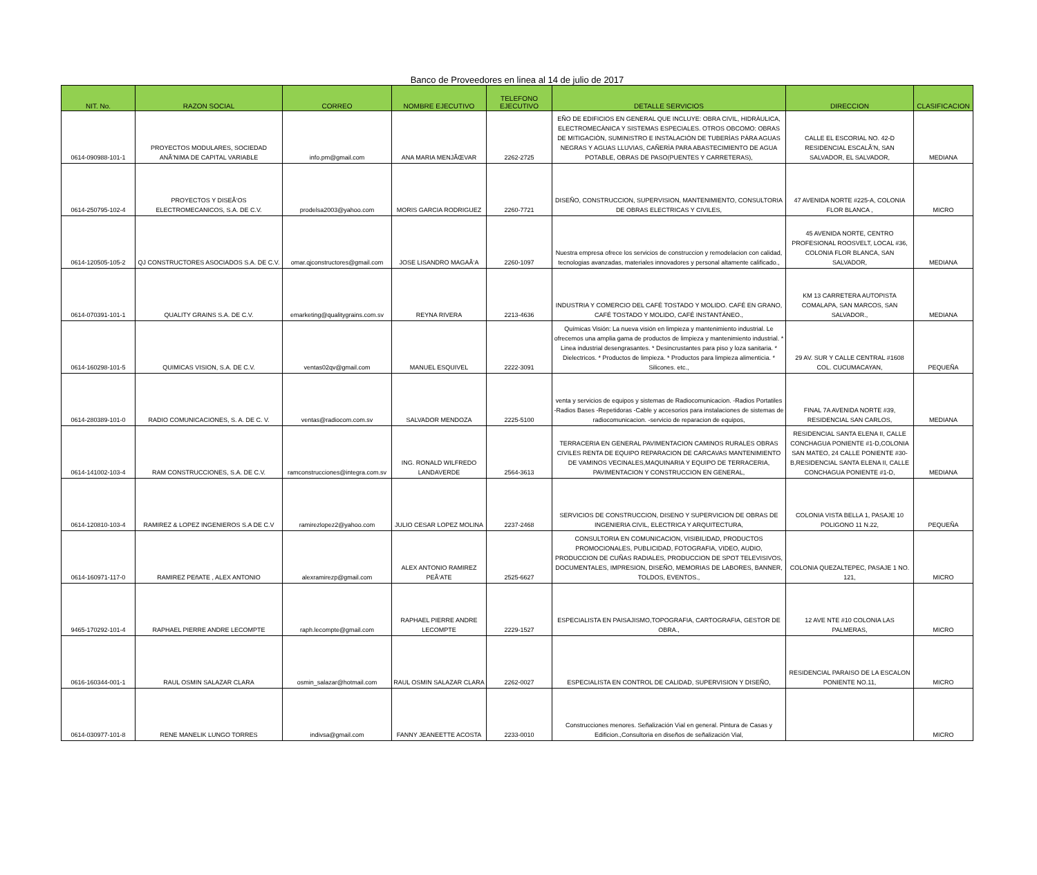Banco de Proveedores en linea al 14 de julio de 2017
| NIT. No. | RAZON SOCIAL | CORREO | NOMBRE EJECUTIVO | TELEFONO EJECUTIVO | DETALLE SERVICIOS | DIRECCION | CLASIFICACION |
| --- | --- | --- | --- | --- | --- | --- | --- |
| 0614-090988-101-1 | PROYECTOS MODULARES, SOCIEDAD ANÃ’NIMA DE CAPITAL VARIABLE | info.pm@gmail.com | ANA MARIA MENJÃŒVAR | 2262-2725 | EÑO DE EDIFICIOS EN GENERAL QUE INCLUYE: OBRA CIVIL, HIDRÀULICA, ELECTROMECÀNICA Y SISTEMAS ESPECIALES. OTROS OBCOMO: OBRAS DE MITIGACIÒN, SUMINISTRO E INSTALACIÒN DE TUBERÌAS PÀRA AGUAS NEGRAS Y AGUAS LLUVIAS, CAÑERÌA PARA ABASTECIMIENTO DE AGUA POTABLE, OBRAS DE PASO(PUENTES Y CARRETERAS), | CALLE EL ESCORIAL NO. 42-D RESIDENCIAL ESCALÃ’N, SAN SALVADOR, EL SALVADOR, | MEDIANA |
| 0614-250795-102-4 | PROYECTOS Y DISEÃ‘OS ELECTROMECANICOS, S.A. DE C.V. | prodelsa2003@yahoo.com | MORIS GARCIA RODRIGUEZ | 2260-7721 | DISEÑO, CONSTRUCCION, SUPERVISION, MANTENIMIENTO, CONSULTORIA DE OBRAS ELECTRICAS Y CIVILES, | 47 AVENIDA NORTE #225-A, COLONIA FLOR BLANCA , | MICRO |
| 0614-120505-105-2 | QJ CONSTRUCTORES ASOCIADOS S.A. DE C.V. | omar.qjconstructores@gmail.com | JOSE LISANDRO MAGAÃ‘A | 2260-1097 | Nuestra empresa ofrece los servicios de construccion y remodelacion con calidad, tecnologias avanzadas, materiales innovadores y personal altamente calificado., | 45 AVENIDA NORTE, CENTRO PROFESIONAL ROOSVELT, LOCAL #36, COLONIA FLOR BLANCA, SAN SALVADOR, | MEDIANA |
| 0614-070391-101-1 | QUALITY GRAINS S.A. DE C.V. | emarketing@qualitygrains.com.sv | REYNA RIVERA | 2213-4636 | INDUSTRIA Y COMERCIO DEL CAFÉ TOSTADO Y MOLIDO. CAFÉ EN GRANO, CAFÉ TOSTADO Y MOLIDO, CAFÉ INSTANTÁNEO., | KM 13 CARRETERA AUTOPISTA COMALAPA, SAN MARCOS, SAN SALVADOR., | MEDIANA |
| 0614-160298-101-5 | QUIMICAS VISION, S.A. DE C.V. | ventas02qv@gmail.com | MANUEL ESQUIVEL | 2222-3091 | Químicas Visión: La nueva visión en limpieza y mantenimiento industrial. Le ofrecemos una amplia gama de productos de limpieza y mantenimiento industrial. * Linea industrial desengrasantes. * Desincrustantes para piso y loza sanitaria. * Dielectricos. * Productos de limpieza. * Productos para limpieza alimenticia. * Silicones. etc., | 29 AV. SUR Y CALLE CENTRAL #1608 COL. CUCUMACAYAN, | PEQUEÑA |
| 0614-280389-101-0 | RADIO COMUNICACIONES, S. A. DE C. V. | ventas@radiocom.com.sv | SALVADOR MENDOZA | 2225-5100 | venta y servicios de equipos y sistemas de Radiocomunicacion. -Radios Portatiles -Radios Bases -Repetidoras -Cable y accesorios para instalaciones de sistemas de radiocomunicacion. -servicio de reparacion de equipos, | FINAL 7A AVENIDA NORTE #39, RESIDENCIAL SAN CARLOS, | MEDIANA |
| 0614-141002-103-4 | RAM CONSTRUCCIONES, S.A. DE C.V. | ramconstrucciones@integra.com.sv | ING. RONALD WILFREDO LANDAVERDE | 2564-3613 | TERRACERIA EN GENERAL PAVIMENTACION CAMINOS RURALES OBRAS CIVILES RENTA DE EQUIPO REPARACION DE CARCAVAS MANTENIMIENTO DE VAMINOS VECINALES,MAQUINARIA Y EQUIPO DE TERRACERIA, PAVIMENTACION Y CONSTRUCCION EN GENERAL, | RESIDENCIAL SANTA ELENA II, CALLE CONCHAGUA PONIENTE #1-D,COLONIA SAN MATEO, 24 CALLE PONIENTE #30-B,RESIDENCIAL SANTA ELENA II, CALLE CONCHAGUA PONIENTE #1-D, | MEDIANA |
| 0614-120810-103-4 | RAMIREZ & LOPEZ INGENIEROS S.A DE C.V | ramirezlopez2@yahoo.com | JULIO CESAR LOPEZ MOLINA | 2237-2468 | SERVICIOS DE CONSTRUCCION, DISENO Y SUPERVICION DE OBRAS DE INGENIERIA CIVIL, ELECTRICA Y ARQUITECTURA, | COLONIA VISTA BELLA 1, PASAJE 10 POLIGONO 11 N.22, | PEQUEÑA |
| 0614-160971-117-0 | RAMIREZ PEñATE , ALEX ANTONIO | alexramirezp@gmail.com | ALEX ANTONIO RAMIREZ PEÃ‘ATE | 2525-6627 | CONSULTORIA EN COMUNICACION, VISIBILIDAD, PRODUCTOS PROMOCIONALES, PUBLICIDAD, FOTOGRAFIA, VIDEO, AUDIO, PRODUCCION DE CUÑAS RADIALES, PRODUCCION DE SPOT TELEVISIVOS, DOCUMENTALES, IMPRESION, DISEÑO, MEMORIAS DE LABORES, BANNER, TOLDOS, EVENTOS., | COLONIA QUEZALTEPEC, PASAJE 1 NO. 121, | MICRO |
| 9465-170292-101-4 | RAPHAEL PIERRE ANDRE LECOMPTE | raph.lecompte@gmail.com | RAPHAEL PIERRE ANDRE LECOMPTE | 2229-1527 | ESPECIALISTA EN PAISAJISMO,TOPOGRAFIA, CARTOGRAFIA, GESTOR DE OBRA., | 12 AVE NTE #10 COLONIA LAS PALMERAS, | MICRO |
| 0616-160344-001-1 | RAUL OSMIN SALAZAR CLARA | osmin_salazar@hotmail.com | RAUL OSMIN SALAZAR CLARA | 2262-0027 | ESPECIALISTA EN CONTROL DE CALIDAD, SUPERVISION Y DISEÑO, | RESIDENCIAL PARAISO DE LA ESCALON PONIENTE NO.11, | MICRO |
| 0614-030977-101-8 | RENE MANELIK LUNGO TORRES | indivsa@gmail.com | FANNY JEANEETTE ACOSTA | 2233-0010 | Construcciones menores. Señalización Vial en general. Pintura de Casas y Edificion.,Consultoria en diseños de señalización Vial, | | MICRO |